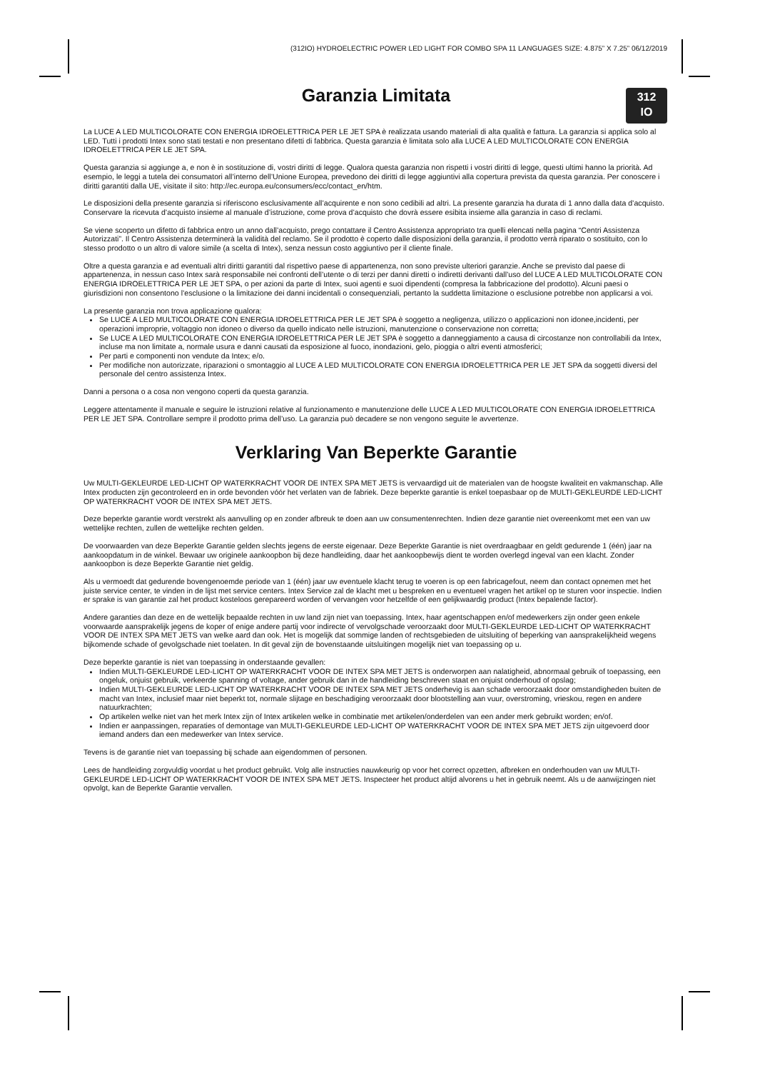(312IO) HYDROELECTRIC POWER LED LIGHT FOR COMBO SPA 11 LANGUAGES SIZE: 4.875” X 7.25” 06/12/2019
312
IO
Garanzia Limitata
La LUCE A LED MULTICOLORATE CON ENERGIA IDROELETTRICA PER LE JET SPA è realizzata usando materiali di alta qualità e fattura. La garanzia si applica solo al LED. Tutti i prodotti Intex sono stati testati e non presentano difetti di fabbrica. Questa garanzia è limitata solo alla LUCE A LED MULTICOLORATE CON ENERGIA IDROELETTRICA PER LE JET SPA.
Questa garanzia si aggiunge a, e non è in sostituzione di, vostri diritti di legge. Qualora questa garanzia non rispetti i vostri diritti di legge, questi ultimi hanno la priorità. Ad esempio, le leggi a tutela dei consumatori all’interno dell’Unione Europea, prevedono dei diritti di legge aggiuntivi alla copertura prevista da questa garanzia. Per conoscere i diritti garantiti dalla UE, visitate il sito: http://ec.europa.eu/consumers/ecc/contact_en/htm.
Le disposizioni della presente garanzia si riferiscono esclusivamente all’acquirente e non sono cedibili ad altri. La presente garanzia ha durata di 1 anno dalla data d’acquisto. Conservare la ricevuta d’acquisto insieme al manuale d’istruzione, come prova d’acquisto che dovrà essere esibita insieme alla garanzia in caso di reclami.
Se viene scoperto un difetto di fabbrica entro un anno dall’acquisto, prego contattare il Centro Assistenza appropriato tra quelli elencati nella pagina “Centri Assistenza Autorizzati”. Il Centro Assistenza determinerà la validità del reclamo. Se il prodotto è coperto dalle disposizioni della garanzia, il prodotto verrà riparato o sostituito, con lo stesso prodotto o un altro di valore simile (a scelta di Intex), senza nessun costo aggiuntivo per il cliente finale.
Oltre a questa garanzia e ad eventuali altri diritti garantiti dal rispettivo paese di appartenenza, non sono previste ulteriori garanzie. Anche se previsto dal paese di appartenenza, in nessun caso Intex sarà responsabile nei confronti dell’utente o di terzi per danni diretti o indiretti derivanti dall’uso del LUCE A LED MULTICOLORATE CON ENERGIA IDROELETTRICA PER LE JET SPA, o per azioni da parte di Intex, suoi agenti e suoi dipendenti (compresa la fabbricazione del prodotto). Alcuni paesi o giurisdizioni non consentono l’esclusione o la limitazione dei danni incidentali o consequenziali, pertanto la suddetta limitazione o esclusione potrebbe non applicarsi a voi.
La presente garanzia non trova applicazione qualora:
Se LUCE A LED MULTICOLORATE CON ENERGIA IDROELETTRICA PER LE JET SPA è soggetto a negligenza, utilizzo o applicazioni non idonee,incidenti, per operazioni improprie, voltaggio non idoneo o diverso da quello indicato nelle istruzioni, manutenzione o conservazione non corretta;
Se LUCE A LED MULTICOLORATE CON ENERGIA IDROELETTRICA PER LE JET SPA è soggetto a danneggiamento a causa di circostanze non controllabili da Intex, incluse ma non limitate a, normale usura e danni causati da esposizione al fuoco, inondazioni, gelo, pioggia o altri eventi atmosferici;
Per parti e componenti non vendute da Intex; e/o.
Per modifiche non autorizzate, riparazioni o smontaggio al LUCE A LED MULTICOLORATE CON ENERGIA IDROELETTRICA PER LE JET SPA da soggetti diversi del personale del centro assistenza Intex.
Danni a persona o a cosa non vengono coperti da questa garanzia.
Leggere attentamente il manuale e seguire le istruzioni relative al funzionamento e manutenzione delle LUCE A LED MULTICOLORATE CON ENERGIA IDROELETTRICA PER LE JET SPA. Controllare sempre il prodotto prima dell’uso. La garanzia può decadere se non vengono seguite le avvertenze.
Verklaring Van Beperkte Garantie
Uw MULTI-GEKLEURDE LED-LICHT OP WATERKRACHT VOOR DE INTEX SPA MET JETS is vervaardigd uit de materialen van de hoogste kwaliteit en vakmanschap. Alle Intex producten zijn gecontroleerd en in orde bevonden vóór het verlaten van de fabriek. Deze beperkte garantie is enkel toepasbaar op de MULTI-GEKLEURDE LED-LICHT OP WATERKRACHT VOOR DE INTEX SPA MET JETS.
Deze beperkte garantie wordt verstrekt als aanvulling op en zonder afbreuk te doen aan uw consumentenrechten. Indien deze garantie niet overeenkomt met een van uw wettelijke rechten, zullen de wettelijke rechten gelden.
De voorwaarden van deze Beperkte Garantie gelden slechts jegens de eerste eigenaar. Deze Beperkte Garantie is niet overdraagbaar en geldt gedurende 1 (één) jaar na aankoopdatum in de winkel. Bewaar uw originele aankoopbon bij deze handleiding, daar het aankoopbewijs dient te worden overlegd ingeval van een klacht. Zonder aankoopbon is deze Beperkte Garantie niet geldig.
Als u vermoedt dat gedurende bovengenoemde periode van 1 (één) jaar uw eventuele klacht terug te voeren is op een fabricagefout, neem dan contact opnemen met het juiste service center, te vinden in de lijst met service centers. Intex Service zal de klacht met u bespreken en u eventueel vragen het artikel op te sturen voor inspectie. Indien er sprake is van garantie zal het product kosteloos gerepareerd worden of vervangen voor hetzelfde of een gelijkwaardig product (Intex bepalende factor).
Andere garanties dan deze en de wettelijk bepaalde rechten in uw land zijn niet van toepassing. Intex, haar agentschappen en/of medewerkers zijn onder geen enkele voorwaarde aansprakelijk jegens de koper of enige andere partij voor indirecte of vervolgschade veroorzaakt door MULTI-GEKLEURDE LED-LICHT OP WATERKRACHT VOOR DE INTEX SPA MET JETS van welke aard dan ook. Het is mogelijk dat sommige landen of rechtsgebieden de uitsluiting of beperking van aansprakelijkheid wegens bijkomende schade of gevolgschade niet toelaten. In dit geval zijn de bovenstaande uitsluitingen mogelijk niet van toepassing op u.
Deze beperkte garantie is niet van toepassing in onderstaande gevallen:
Indien MULTI-GEKLEURDE LED-LICHT OP WATERKRACHT VOOR DE INTEX SPA MET JETS is onderworpen aan nalatigheid, abnormaal gebruik of toepassing, een ongeluk, onjuist gebruik, verkeerde spanning of voltage, ander gebruik dan in de handleiding beschreven staat en onjuist onderhoud of opslag;
Indien MULTI-GEKLEURDE LED-LICHT OP WATERKRACHT VOOR DE INTEX SPA MET JETS onderhevig is aan schade veroorzaakt door omstandigheden buiten de macht van Intex, inclusief maar niet beperkt tot, normale slijtage en beschadiging veroorzaakt door blootstelling aan vuur, overstroming, vrieskou, regen en andere natuurkrachten;
Op artikelen welke niet van het merk Intex zijn of Intex artikelen welke in combinatie met artikelen/onderdelen van een ander merk gebruikt worden; en/of.
Indien er aanpassingen, reparaties of demontage van MULTI-GEKLEURDE LED-LICHT OP WATERKRACHT VOOR DE INTEX SPA MET JETS zijn uitgevoerd door iemand anders dan een medewerker van Intex service.
Tevens is de garantie niet van toepassing bij schade aan eigendommen of personen.
Lees de handleiding zorgvuldig voordat u het product gebruikt. Volg alle instructies nauwkeurig op voor het correct opzetten, afbreken en onderhouden van uw MULTI-GEKLEURDE LED-LICHT OP WATERKRACHT VOOR DE INTEX SPA MET JETS. Inspecteer het product altijd alvorens u het in gebruik neemt. Als u de aanwijzingen niet opvolgt, kan de Beperkte Garantie vervallen.